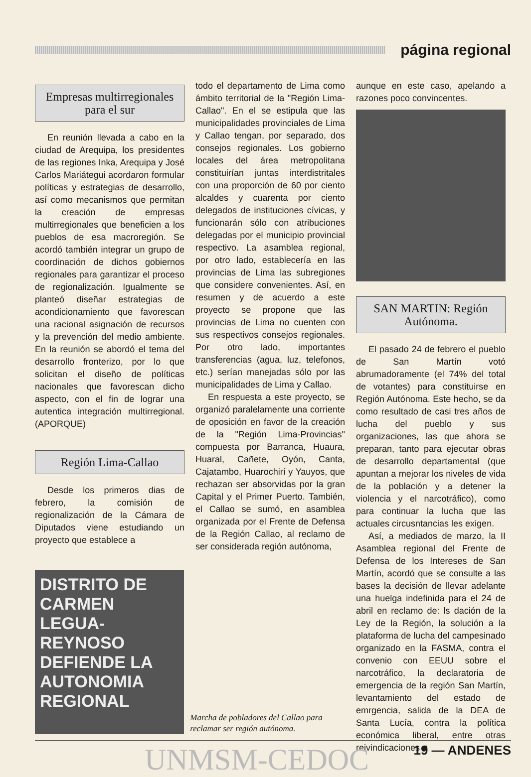página regional
Empresas multirregionales para el sur
En reunión llevada a cabo en la ciudad de Arequipa, los presidentes de las regiones Inka, Arequipa y José Carlos Mariátegui acordaron formular políticas y estrategias de desarrollo, así como mecanismos que permitan la creación de empresas multirregionales que beneficien a los pueblos de esa macroregión. Se acordó también integrar un grupo de coordinación de dichos gobiernos regionales para garantizar el proceso de regionalización. Igualmente se planteó diseñar estrategias de acondicionamiento que favorescan una racional asignación de recursos y la prevención del medio ambiente. En la reunión se abordó el tema del desarrollo fronterizo, por lo que solicitan el diseño de políticas nacionales que favorescan dicho aspecto, con el fin de lograr una autentica integración multirregional. (APORQUE)
Región Lima-Callao
Desde los primeros dias de febrero, la comisión de regionalización de la Cámara de Diputados viene estudiando un proyecto que establece a
todo el departamento de Lima como ámbito territorial de la "Región Lima-Callao". En el se estipula que las municipalidades provinciales de Lima y Callao tengan, por separado, dos consejos regionales. Los gobierno locales del área metropolitana constituirían juntas interdistritales con una proporción de 60 por ciento alcaldes y cuarenta por ciento delegados de instituciones cívicas, y funcionarán sólo con atribuciones delegadas por el municipio provincial respectivo. La asamblea regional, por otro lado, establecería en las provincias de Lima las subregiones que considere convenientes. Así, en resumen y de acuerdo a este proyecto se propone que las provincias de Lima no cuenten con sus respectivos consejos regionales. Por otro lado, importantes transferencias (agua, luz, telefonos, etc.) serían manejadas sólo por las municipalidades de Lima y Callao.
En respuesta a este proyecto, se organizó paralelamente una corriente de oposición en favor de la creación de la "Región Lima-Provincias" compuesta por Barranca, Huaura, Huaral, Cañete, Oyón, Canta, Cajatambo, Huarochirí y Yauyos, que rechazan ser absorvidas por la gran Capital y el Primer Puerto. También, el Callao se sumó, en asamblea organizada por el Frente de Defensa de la Región Callao, al reclamo de ser considerada región autónoma,
aunque en este caso, apelando a razones poco convincentes.
SAN MARTIN: Región Autónoma.
El pasado 24 de febrero el pueblo de San Martín votó abrumadoramente (el 74% del total de votantes) para constituirse en Región Autónoma. Este hecho, se da como resultado de casi tres años de lucha del pueblo y sus organizaciones, las que ahora se preparan, tanto para ejecutar obras de desarrollo departamental (que apuntan a mejorar los niveles de vida de la población y a detener la violencia y el narcotráfico), como para continuar la lucha que las actuales circusntancias les exigen.
Así, a mediados de marzo, la II Asamblea regional del Frente de Defensa de los Intereses de San Martín, acordó que se consulte a las bases la decisión de llevar adelante una huelga indefinida para el 24 de abril en reclamo de: ls dación de la Ley de la Región, la solución a la plataforma de lucha del campesinado organizado en la FASMA, contra el convenio con EEUU sobre el narcotráfico, la declaratoria de emergencia de la región San Martín, levantamiento del estado de emrgencia, salida de la DEA de Santa Lucía, contra la política económica liberal, entre otras reivindicaciones ■
DISTRITO DE CARMEN LEGUA-REYNOSO DEFIENDE LA AUTONOMIA REGIONAL
Marcha de pobladores del Callao para reclamar ser región autónoma.
UNMSM-CEDOC 19 — ANDENES